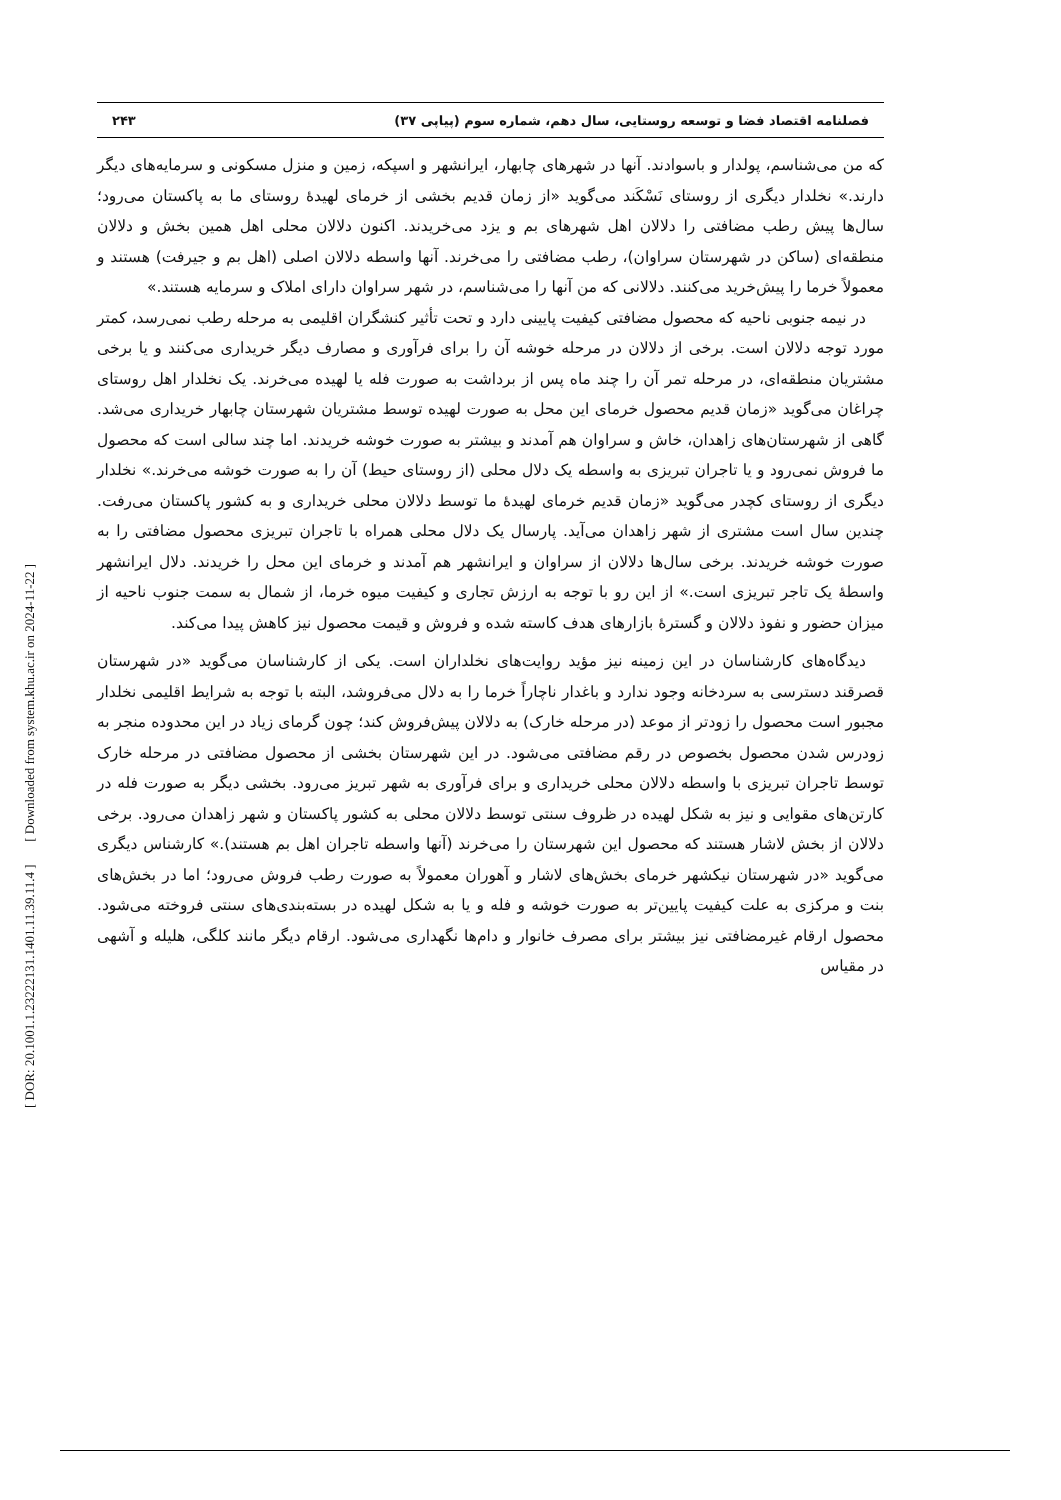[ DOR: 20.1001.1.23222131.1401.11.39.11.4 ] [ Downloaded from system.khu.ac.ir on 2024-11-22 ]
فصلنامه اقتصاد فضا و توسعه روستایی، سال دهم، شماره سوم (پیاپی ۳۷) ۲۴۳
که من می‌شناسم، پولدار و باسوادند. آنها در شهرهای چابهار، ایرانشهر و اسپکه، زمین و منزل مسکونی و سرمایه‌های دیگر دارند.» نخلدار دیگری از روستای نَسْکَند می‌گوید «از زمان قدیم بخشی از خرمای لهیدهٔ روستای ما به پاکستان می‌رود؛ سال‌ها پیش رطب مضافتی را دلالان اهل شهرهای بم و یزد می‌خریدند. اکنون دلالان محلی اهل همین بخش و دلالان منطقه‌ای (ساکن در شهرستان سراوان)، رطب مضافتی را می‌خرند. آنها واسطه دلالان اصلی (اهل بم و جیرفت) هستند و معمولاً خرما را پیش‌خرید می‌کنند. دلالانی که من آنها را می‌شناسم، در شهر سراوان دارای املاک و سرمایه هستند.»
در نیمه جنوبی ناحیه که محصول مضافتی کیفیت پایینی دارد و تحت تأثیر کنشگران اقلیمی به مرحله رطب نمی‌رسد، کمتر مورد توجه دلالان است. برخی از دلالان در مرحله خوشه آن را برای فرآوری و مصارف دیگر خریداری می‌کنند و یا برخی مشتریان منطقه‌ای، در مرحله تمر آن را چند ماه پس از برداشت به صورت فله یا لهیده می‌خرند. یک نخلدار اهل روستای چراغان می‌گوید «زمان قدیم محصول خرمای این محل به صورت لهیده توسط مشتریان شهرستان چابهار خریداری می‌شد. گاهی از شهرستان‌های زاهدان، خاش و سراوان هم آمدند و بیشتر به صورت خوشه خریدند. اما چند سالی است که محصول ما فروش نمی‌رود و یا تاجران تبریزی به واسطه یک دلال محلی (از روستای حیط) آن را به صورت خوشه می‌خرند.» نخلدار دیگری از روستای کچدر می‌گوید «زمان قدیم خرمای لهیدهٔ ما توسط دلالان محلی خریداری و به کشور پاکستان می‌رفت. چندین سال است مشتری از شهر زاهدان می‌آید. پارسال یک دلال محلی همراه با تاجران تبریزی محصول مضافتی را به صورت خوشه خریدند. برخی سال‌ها دلالان از سراوان و ایرانشهر هم آمدند و خرمای این محل را خریدند. دلال ایرانشهر واسطهٔ یک تاجر تبریزی است.» از این رو با توجه به ارزش تجاری و کیفیت میوه خرما، از شمال به سمت جنوب ناحیه از میزان حضور و نفوذ دلالان و گسترهٔ بازارهای هدف کاسته شده و فروش و قیمت محصول نیز کاهش پیدا می‌کند.
دیدگاه‌های کارشناسان در این زمینه نیز مؤید روایت‌های نخلداران است. یکی از کارشناسان می‌گوید «در شهرستان قصرقند دسترسی به سردخانه وجود ندارد و باغدار ناچاراً خرما را به دلال می‌فروشد، البته با توجه به شرایط اقلیمی نخلدار مجبور است محصول را زودتر از موعد (در مرحله خارک) به دلالان پیش‌فروش کند؛ چون گرمای زیاد در این محدوده منجر به زودرس شدن محصول بخصوص در رقم مضافتی می‌شود. در این شهرستان بخشی از محصول مضافتی در مرحله خارک توسط تاجران تبریزی با واسطه دلالان محلی خریداری و برای فرآوری به شهر تبریز می‌رود. بخشی دیگر به صورت فله در کارتن‌های مقوایی و نیز به شکل لهیده در ظروف سنتی توسط دلالان محلی به کشور پاکستان و شهر زاهدان می‌رود. برخی دلالان از بخش لاشار هستند که محصول این شهرستان را می‌خرند (آنها واسطه تاجران اهل بم هستند).» کارشناس دیگری می‌گوید «در شهرستان نیکشهر خرمای بخش‌های لاشار و آهوران معمولاً به صورت رطب فروش می‌رود؛ اما در بخش‌های بنت و مرکزی به علت کیفیت پایین‌تر به صورت خوشه و فله و یا به شکل لهیده در بسته‌بندی‌های سنتی فروخته می‌شود. محصول ارقام غیرمضافتی نیز بیشتر برای مصرف خانوار و دام‌ها نگهداری می‌شود. ارقام دیگر مانند کلگی، هلیله و آشهی در مقیاس